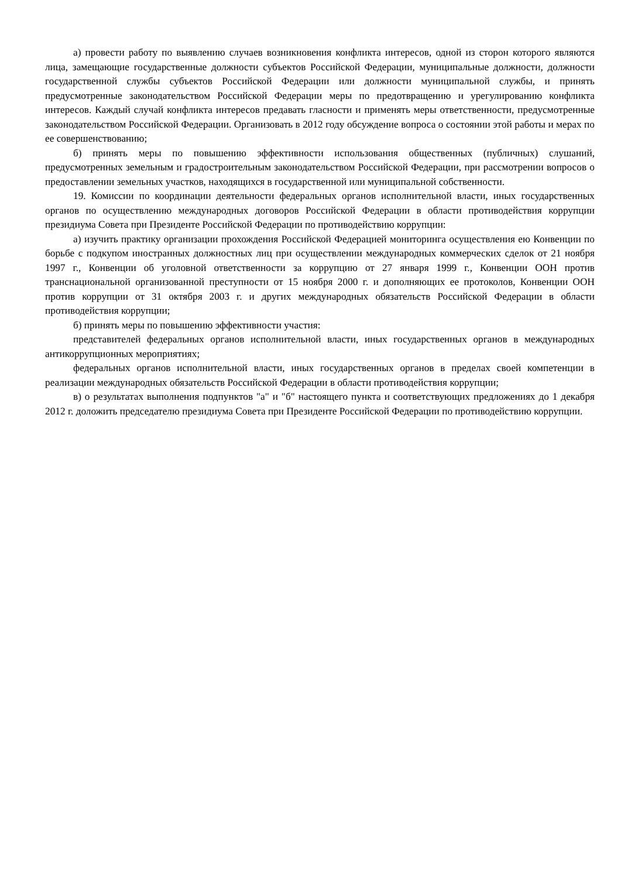а) провести работу по выявлению случаев возникновения конфликта интересов, одной из сторон которого являются лица, замещающие государственные должности субъектов Российской Федерации, муниципальные должности, должности государственной службы субъектов Российской Федерации или должности муниципальной службы, и принять предусмотренные законодательством Российской Федерации меры по предотвращению и урегулированию конфликта интересов. Каждый случай конфликта интересов предавать гласности и применять меры ответственности, предусмотренные законодательством Российской Федерации. Организовать в 2012 году обсуждение вопроса о состоянии этой работы и мерах по ее совершенствованию;
б) принять меры по повышению эффективности использования общественных (публичных) слушаний, предусмотренных земельным и градостроительным законодательством Российской Федерации, при рассмотрении вопросов о предоставлении земельных участков, находящихся в государственной или муниципальной собственности.
19. Комиссии по координации деятельности федеральных органов исполнительной власти, иных государственных органов по осуществлению международных договоров Российской Федерации в области противодействия коррупции президиума Совета при Президенте Российской Федерации по противодействию коррупции:
а) изучить практику организации прохождения Российской Федерацией мониторинга осуществления ею Конвенции по борьбе с подкупом иностранных должностных лиц при осуществлении международных коммерческих сделок от 21 ноября 1997 г., Конвенции об уголовной ответственности за коррупцию от 27 января 1999 г., Конвенции ООН против транснациональной организованной преступности от 15 ноября 2000 г. и дополняющих ее протоколов, Конвенции ООН против коррупции от 31 октября 2003 г. и других международных обязательств Российской Федерации в области противодействия коррупции;
б) принять меры по повышению эффективности участия:
представителей федеральных органов исполнительной власти, иных государственных органов в международных антикоррупционных мероприятиях;
федеральных органов исполнительной власти, иных государственных органов в пределах своей компетенции в реализации международных обязательств Российской Федерации в области противодействия коррупции;
в) о результатах выполнения подпунктов "а" и "б" настоящего пункта и соответствующих предложениях до 1 декабря 2012 г. доложить председателю президиума Совета при Президенте Российской Федерации по противодействию коррупции.